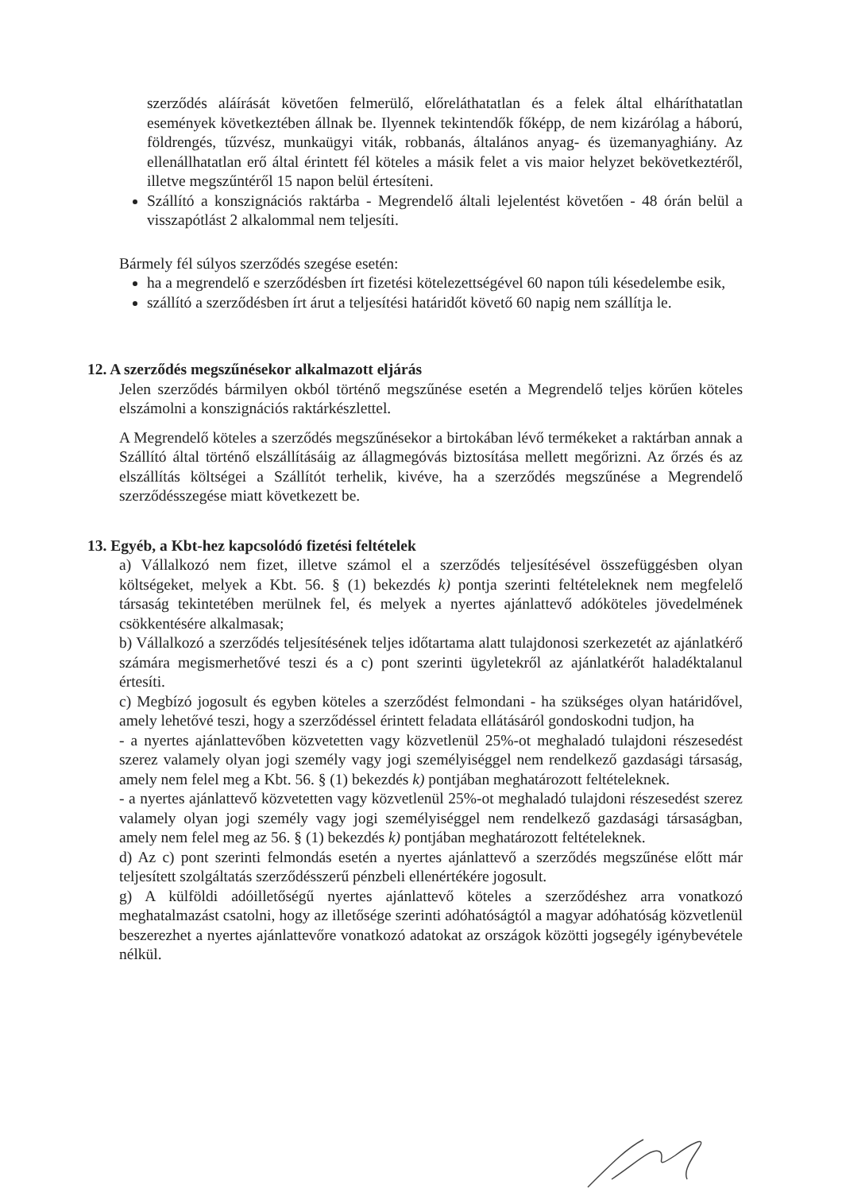szerződés aláírását követően felmerülő, előreláthatatlan és a felek által elháríthatatlan események következtében állnak be. Ilyennek tekintendők főképp, de nem kizárólag a háború, földrengés, tűzvész, munkaügyi viták, robbanás, általános anyag- és üzemanyaghiány. Az ellenállhatatlan erő által érintett fél köteles a másik felet a vis maior helyzet bekövetkeztéről, illetve megszűntéről 15 napon belül értesíteni.
Szállító a konszignációs raktárba - Megrendelő általi lejelentést követően - 48 órán belül a visszapótlást 2 alkalommal nem teljesíti.
Bármely fél súlyos szerződés szegése esetén:
ha a megrendelő e szerződésben írt fizetési kötelezettségével 60 napon túli késedelembe esik,
szállító a szerződésben írt árut a teljesítési határidőt követő 60 napig nem szállítja le.
12. A szerződés megszűnésekor alkalmazott eljárás
Jelen szerződés bármilyen okból történő megszűnése esetén a Megrendelő teljes körűen köteles elszámolni a konszignációs raktárkészlettel.
A Megrendelő köteles a szerződés megszűnésekor a birtokában lévő termékeket a raktárban annak a Szállító által történő elszállításáig az állagmegóvás biztosítása mellett megőrizni. Az őrzés és az elszállítás költségei a Szállítót terhelik, kivéve, ha a szerződés megszűnése a Megrendelő szerződésszegése miatt következett be.
13. Egyéb, a Kbt-hez kapcsolódó fizetési feltételek
a) Vállalkozó nem fizet, illetve számol el a szerződés teljesítésével összefüggésben olyan költségeket, melyek a Kbt. 56. § (1) bekezdés k) pontja szerinti feltételeknek nem megfelelő társaság tekintetében merülnek fel, és melyek a nyertes ajánlattevő adóköteles jövedelmének csökkentésére alkalmasak;
b) Vállalkozó a szerződés teljesítésének teljes időtartama alatt tulajdonosi szerkezetét az ajánlatkérő számára megismerhetővé teszi és a c) pont szerinti ügyletekről az ajánlatkérőt haladéktalanul értesíti.
c) Megbízó jogosult és egyben köteles a szerződést felmondani - ha szükséges olyan határidővel, amely lehetővé teszi, hogy a szerződéssel érintett feladata ellátásáról gondoskodni tudjon, ha
- a nyertes ajánlattevőben közvetetten vagy közvetlenül 25%-ot meghaladó tulajdoni részesedést szerez valamely olyan jogi személy vagy jogi személyiséggel nem rendelkező gazdasági társaság, amely nem felel meg a Kbt. 56. § (1) bekezdés k) pontjában meghatározott feltételeknek.
- a nyertes ajánlattevő közvetetten vagy közvetlenül 25%-ot meghaladó tulajdoni részesedést szerez valamely olyan jogi személy vagy jogi személyiséggel nem rendelkező gazdasági társaságban, amely nem felel meg az 56. § (1) bekezdés k) pontjában meghatározott feltételeknek.
d) Az c) pont szerinti felmondás esetén a nyertes ajánlattevő a szerződés megszűnése előtt már teljesített szolgáltatás szerződésszerű pénzbeli ellenértékére jogosult.
g) A külföldi adóilletőségű nyertes ajánlattevő köteles a szerződéshez arra vonatkozó meghatalmazást csatolni, hogy az illetősége szerinti adóhatóságtól a magyar adóhatóság közvetlenül beszerezhet a nyertes ajánlattevőre vonatkozó adatokat az országok közötti jogsegély igénybevétele nélkül.